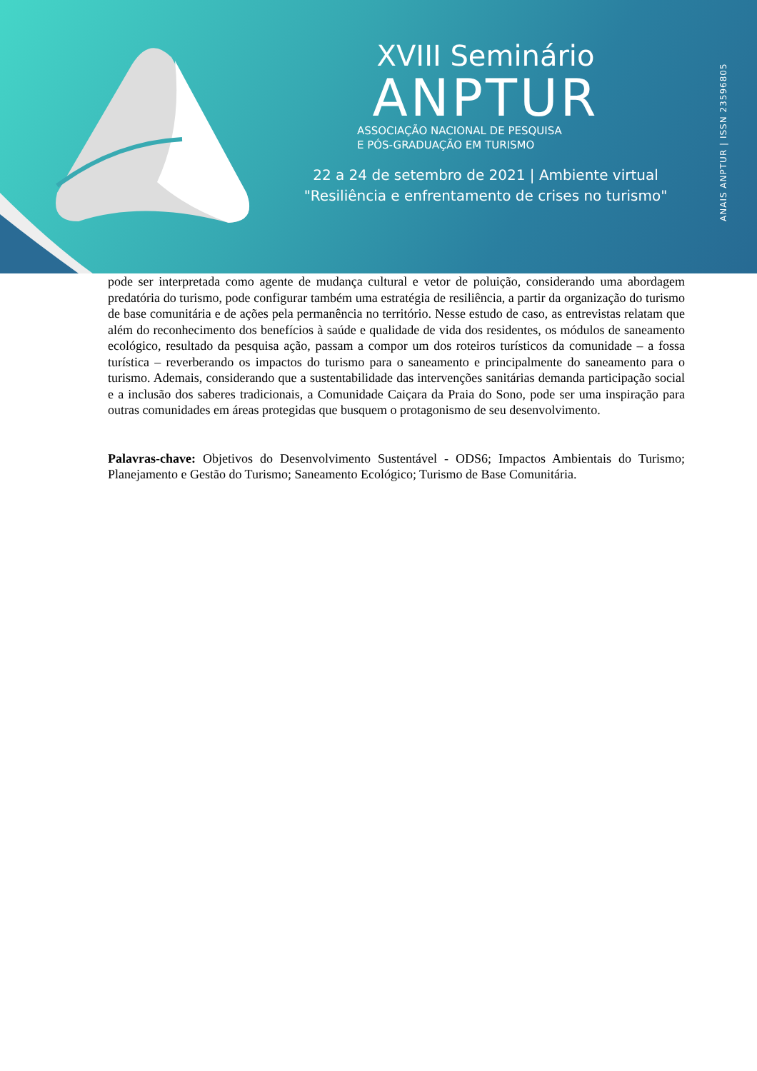XVIII Seminário
ANPTUR
ASSOCIAÇÃO NACIONAL DE PESQUISA
E PÓS-GRADUAÇÃO EM TURISMO
22 a 24 de setembro de 2021 | Ambiente virtual
"Resiliência e enfrentamento de crises no turismo"
ANAIS ANPTUR | ISSN 23596805
pode ser interpretada como agente de mudança cultural e vetor de poluição, considerando uma abordagem predatória do turismo, pode configurar também uma estratégia de resiliência, a partir da organização do turismo de base comunitária e de ações pela permanência no território. Nesse estudo de caso, as entrevistas relatam que além do reconhecimento dos benefícios à saúde e qualidade de vida dos residentes, os módulos de saneamento ecológico, resultado da pesquisa ação, passam a compor um dos roteiros turísticos da comunidade – a fossa turística – reverberando os impactos do turismo para o saneamento e principalmente do saneamento para o turismo. Ademais, considerando que a sustentabilidade das intervenções sanitárias demanda participação social e a inclusão dos saberes tradicionais, a Comunidade Caiçara da Praia do Sono, pode ser uma inspiração para outras comunidades em áreas protegidas que busquem o protagonismo de seu desenvolvimento.
Palavras-chave: Objetivos do Desenvolvimento Sustentável - ODS6; Impactos Ambientais do Turismo; Planejamento e Gestão do Turismo; Saneamento Ecológico; Turismo de Base Comunitária.